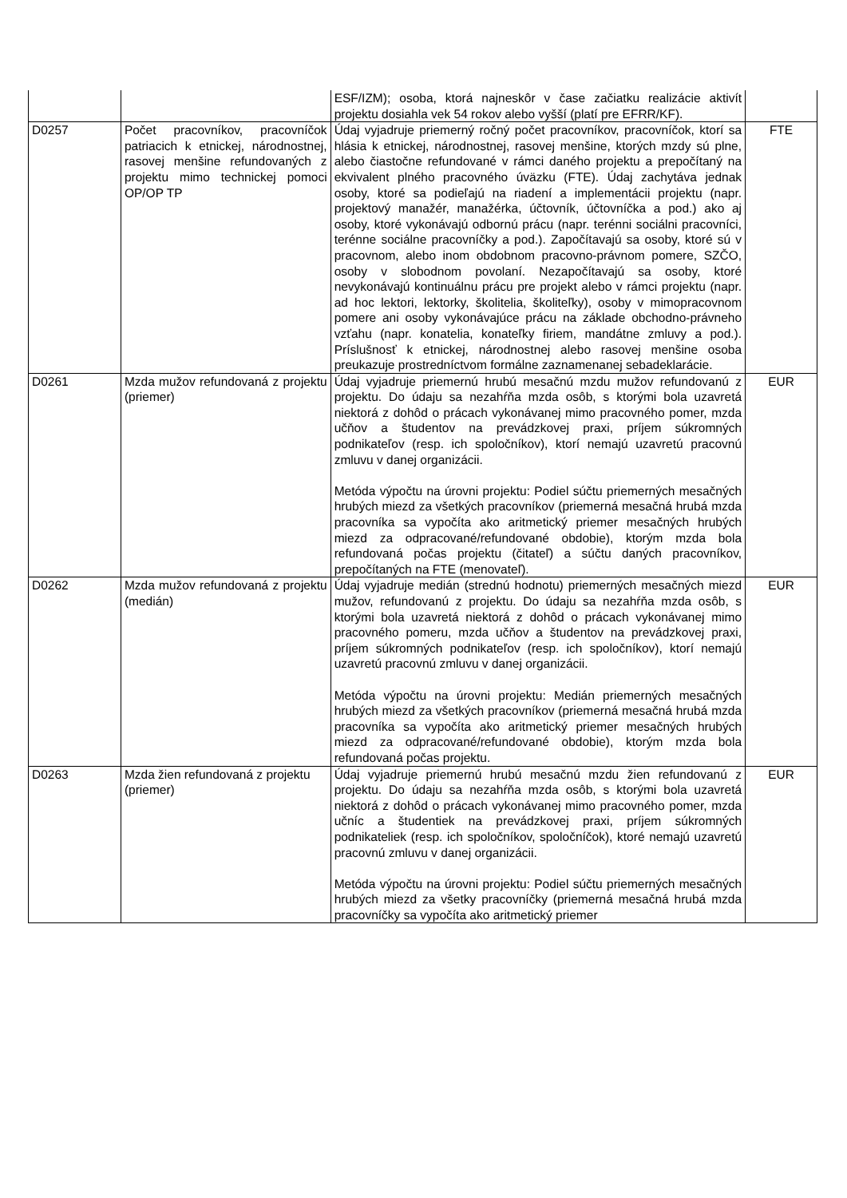| | | ESF/IZM); osoba, ktorá najneskôr v čase začiatku realizácie aktivít projektu dosiahla vek 54 rokov alebo vyšší (platí pre EFRR/KF). | |
| D0257 | Počet pracovníkov, pracovníčok patriacich k etnickej, národnostnej, rasovej menšine refundovaných z projektu mimo technickej pomoci OP/OP TP | Údaj vyjadruje priemerný ročný počet pracovníkov, pracovníčok, ktorí sa hlásia k etnickej, národnostnej, rasovej menšine, ktorých mzdy sú plne, alebo čiastočne refundované v rámci daného projektu a prepočítaný na ekvivalent plného pracovného úväzku (FTE). Údaj zachytáva jednak osoby, ktoré sa podieľajú na riadení a implementácii projektu (napr. projektový manažér, manažérka, účtovník, účtovníčka a pod.) ako aj osoby, ktoré vykonávajú odbornú prácu (napr. terénni sociálni pracovníci, terénne sociálne pracovníčky a pod.). Započítavajú sa osoby, ktoré sú v pracovnom, alebo inom obdobnom pracovno-právnom pomere, SZČO, osoby v slobodnom povolaní. Nezapočítavajú sa osoby, ktoré nevykonávajú kontinuálnu prácu pre projekt alebo v rámci projektu (napr. ad hoc lektori, lektorky, školitelia, školiteľky), osoby v mimopracovnom pomere ani osoby vykonávajúce prácu na základe obchodno-právneho vzťahu (napr. konatelia, konateľky firiem, mandátne zmluvy a pod.). Príslušnosť k etnickej, národnostnej alebo rasovej menšine osoba preukazuje prostredníctvom formálne zaznamenanej sebadeklarácie. | FTE |
| D0261 | Mzda mužov refundovaná z projektu (priemer) | Údaj vyjadruje priemernú hrubú mesačnú mzdu mužov refundovanú z projektu. Do údaju sa nezahŕňa mzda osôb, s ktorými bola uzavretá niektorá z dohôd o prácach vykonávanej mimo pracovného pomer, mzda učňov a študentov na prevádzkovej praxi, príjem súkromných podnikateľov (resp. ich spoločníkov), ktorí nemajú uzavretú pracovnú zmluvu v danej organizácii. Metóda výpočtu na úrovni projektu: Podiel súčtu priemerných mesačných hrubých miezd za všetkých pracovníkov (priemerná mesačná hrubá mzda pracovníka sa vypočíta ako aritmetický priemer mesačných hrubých miezd za odpracované/refundované obdobie), ktorým mzda bola refundovaná počas projektu (čitateľ) a súčtu daných pracovníkov, prepočítaných na FTE (menovateľ). | EUR |
| D0262 | Mzda mužov refundovaná z projektu (medián) | Údaj vyjadruje medián (strednú hodnotu) priemerných mesačných miezd mužov, refundovanú z projektu. Do údaju sa nezahŕňa mzda osôb, s ktorými bola uzavretá niektorá z dohôd o prácach vykonávanej mimo pracovného pomeru, mzda učňov a študentov na prevádzkovej praxi, príjem súkromných podnikateľov (resp. ich spoločníkov), ktorí nemajú uzavretú pracovnú zmluvu v danej organizácii. Metóda výpočtu na úrovni projektu: Medián priemerných mesačných hrubých miezd za všetkých pracovníkov (priemerná mesačná hrubá mzda pracovníka sa vypočíta ako aritmetický priemer mesačných hrubých miezd za odpracované/refundované obdobie), ktorým mzda bola refundovaná počas projektu. | EUR |
| D0263 | Mzda žien refundovaná z projektu (priemer) | Údaj vyjadruje priemernú hrubú mesačnú mzdu žien refundovanú z projektu. Do údaju sa nezahŕňa mzda osôb, s ktorými bola uzavretá niektorá z dohôd o prácach vykonávanej mimo pracovného pomer, mzda učníc a študentiek na prevádzkovej praxi, príjem súkromných podnikateliek (resp. ich spoločníkov, spoločníčok), ktoré nemajú uzavretú pracovnú zmluvu v danej organizácii. Metóda výpočtu na úrovni projektu: Podiel súčtu priemerných mesačných hrubých miezd za všetky pracovníčky (priemerná mesačná hrubá mzda pracovníčky sa vypočíta ako aritmetický priemer | EUR |